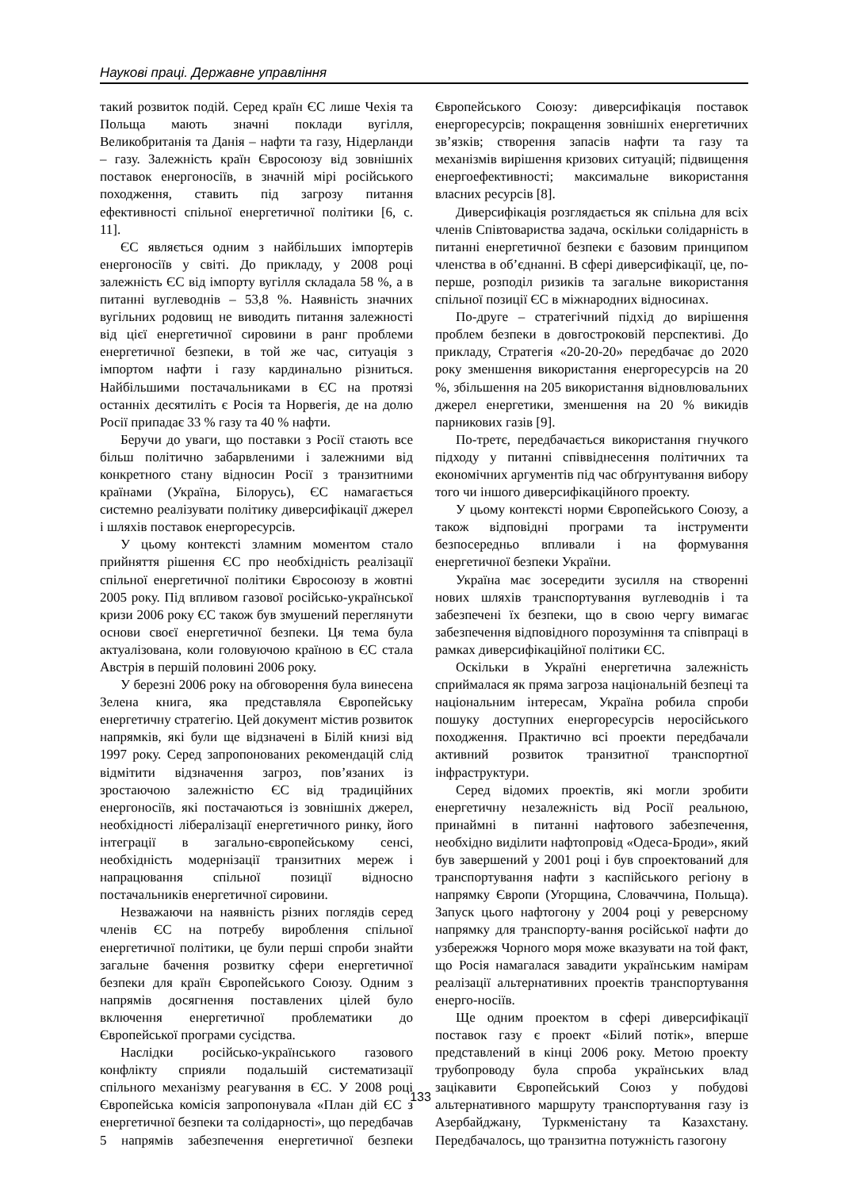Наукові праці. Державне управління
такий розвиток подій. Серед країн ЄС лише Чехія та Польща мають значні поклади вугілля, Великобританія та Данія – нафти та газу, Нідерланди – газу. Залежність країн Євросоюзу від зовнішніх поставок енергоносіїв, в значній мірі російського походження, ставить під загрозу питання ефективності спільної енергетичної політики [6, с. 11].
ЄС являється одним з найбільших імпортерів енергоносіїв у світі. До прикладу, у 2008 році залежність ЄС від імпорту вугілля складала 58 %, а в питанні вуглеводнів – 53,8 %. Наявність значних вугільних родовищ не виводить питання залежності від цієї енергетичної сировини в ранг проблеми енергетичної безпеки, в той же час, ситуація з імпортом нафти і газу кардинально різниться. Найбільшими постачальниками в ЄС на протязі останніх десятиліть є Росія та Норвегія, де на долю Росії припадає 33 % газу та 40 % нафти.
Беручи до уваги, що поставки з Росії стають все більш політично забарвленими і залежними від конкретного стану відносин Росії з транзитними країнами (Україна, Білорусь), ЄС намагається системно реалізувати політику диверсифікації джерел і шляхів поставок енергоресурсів.
У цьому контексті зламним моментом стало прийняття рішення ЄС про необхідність реалізації спільної енергетичної політики Євросоюзу в жовтні 2005 року. Під впливом газової російсько-української кризи 2006 року ЄС також був змушений переглянути основи своєї енергетичної безпеки. Ця тема була актуалізована, коли головуючою країною в ЄС стала Австрія в першій половині 2006 року.
У березні 2006 року на обговорення була винесена Зелена книга, яка представляла Європейську енергетичну стратегію. Цей документ містив розвиток напрямків, які були ще відзначені в Білій книзі від 1997 року. Серед запропонованих рекомендацій слід відмітити відзначення загроз, пов’язаних із зростаючою залежністю ЄС від традиційних енергоносіїв, які постачаються із зовнішніх джерел, необхідності лібералізації енергетичного ринку, його інтеграції в загально-європейському сенсі, необхідність модернізації транзитних мереж і напрацювання спільної позиції відносно постачальників енергетичної сировини.
Незважаючи на наявність різних поглядів серед членів ЄС на потребу вироблення спільної енергетичної політики, це були перші спроби знайти загальне бачення розвитку сфери енергетичної безпеки для країн Європейського Союзу. Одним з напрямів досягнення поставлених цілей було включення енергетичної проблематики до Європейської програми сусідства.
Наслідки російсько-українського газового конфлікту сприяли подальшій систематизації спільного механізму реагування в ЄС. У 2008 році Європейська комісія запропонувала «План дій ЄС з енергетичної безпеки та солідарності», що передбачав 5 напрямів забезпечення енергетичної безпеки Європейського Союзу: диверсифікація поставок енергоресурсів; покращення зовнішніх енергетичних зв’язків; створення запасів нафти та газу та механізмів вирішення кризових ситуацій; підвищення енергоефективності; максимальне використання власних ресурсів [8].
Диверсифікація розглядається як спільна для всіх членів Співтовариства задача, оскільки солідарність в питанні енергетичної безпеки є базовим принципом членства в об’єднанні. В сфері диверсифікації, це, по-перше, розподіл ризиків та загальне використання спільної позиції ЄС в міжнародних відносинах.
По-друге – стратегічний підхід до вирішення проблем безпеки в довгостроковій перспективі. До прикладу, Стратегія «20-20-20» передбачає до 2020 року зменшення використання енергоресурсів на 20 %, збільшення на 205 використання відновлювальних джерел енергетики, зменшення на 20 % викидів парникових газів [9].
По-третє, передбачається використання гнучкого підходу у питанні співвіднесення політичних та економічних аргументів під час обґрунтування вибору того чи іншого диверсифікаційного проекту.
У цьому контексті норми Європейського Союзу, а також відповідні програми та інструменти безпосередньо впливали і на формування енергетичної безпеки України.
Україна має зосередити зусилля на створенні нових шляхів транспортування вуглеводнів і та забезпечені їх безпеки, що в свою чергу вимагає забезпечення відповідного порозуміння та співпраці в рамках диверсифікаційної політики ЄС.
Оскільки в Україні енергетична залежність сприймалася як пряма загроза національній безпеці та національним інтересам, Україна робила спроби пошуку доступних енергоресурсів неросійського походження. Практично всі проекти передбачали активний розвиток транзитної транспортної інфраструктури.
Серед відомих проектів, які могли зробити енергетичну незалежність від Росії реальною, принаймні в питанні нафтового забезпечення, необхідно виділити нафтопровід «Одеса-Броди», який був завершений у 2001 році і був спроектований для транспортування нафти з каспійського регіону в напрямку Європи (Угорщина, Словаччина, Польща). Запуск цього нафтогону у 2004 році у реверсному напрямку для транспорту-вання російської нафти до узбережжя Чорного моря може вказувати на той факт, що Росія намагалася завадити українським намірам реалізації альтернативних проектів транспортування енерго-носіїв.
Ще одним проектом в сфері диверсифікації поставок газу є проект «Білий потік», вперше представлений в кінці 2006 року. Метою проекту трубопроводу була спроба українських влад зацікавити Європейський Союз у побудові альтернативного маршруту транспортування газу із Азербайджану, Туркменістану та Казахстану. Передбачалось, що транзитна потужність газогону
133